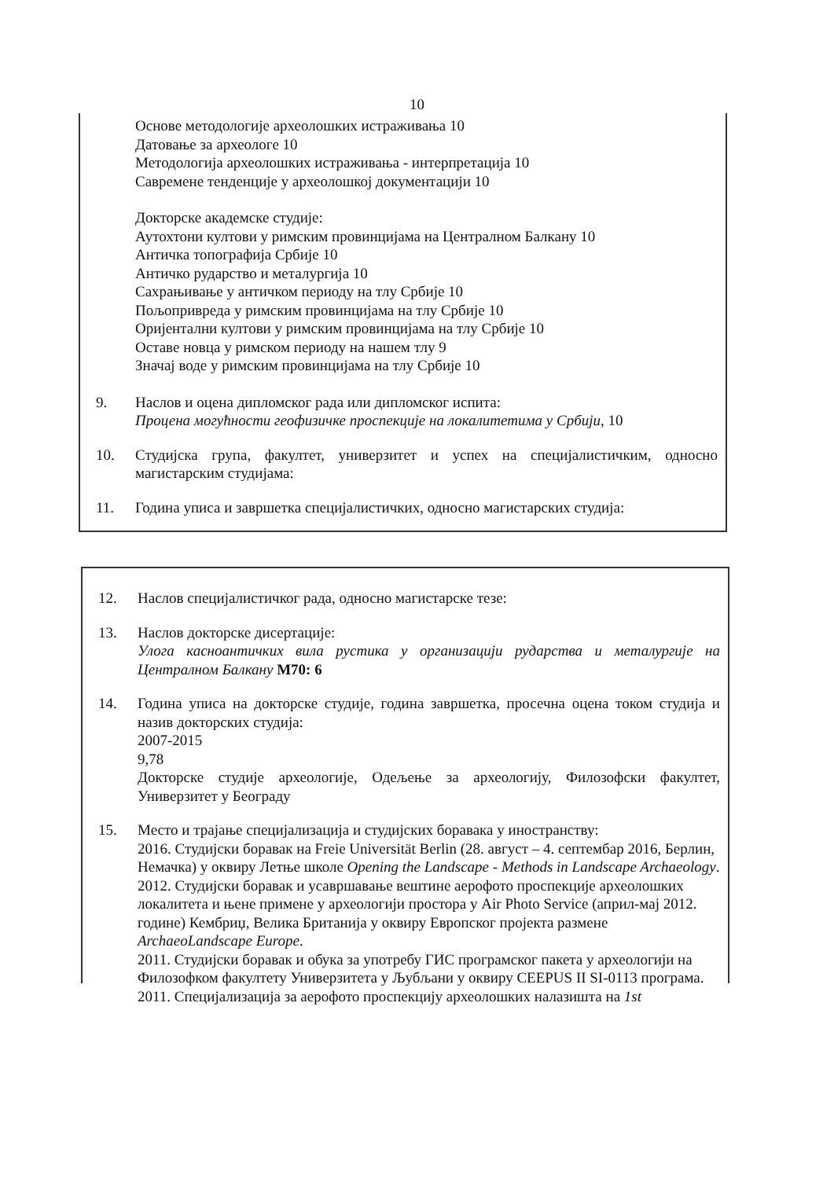10
Основе методологије археолошких истраживања 10
Датовање за археологе 10
Методологија археолошких истраживања - интерпретација 10
Савремене тенденције у археолошкој документацији 10
Докторске академске студије:
Аутохтони култови у римским провинцијама на Централном Балкану 10
Античка топографија Србије 10
Античко рударство и металургија 10
Сахрањивање у античком периоду на тлу Србије 10
Пољопривреда у римским провинцијама на тлу Србије 10
Оријентални култови у римским провинцијама на тлу Србије 10
Оставе новца у римском периоду на нашем тлу 9
Значај воде у римским провинцијама на тлу Србије 10
9. Наслов и оцена дипломског рада или дипломског испита:
Процена могућности геофизичке проспекције на локалитетима у Србији, 10
10. Студијска група, факултет, универзитет и успех на специјалистичким, односно магистарским студијама:
11. Година уписа и завршетка специјалистичких, односно магистарских студија:
12. Наслов специјалистичког рада, односно магистарске тезе:
13. Наслов докторске дисертације:
Улога касноантичких вила рустика у организацији рударства и металургије на Централном Балкану М70: 6
14. Година уписа на докторске студије, година завршетка, просечна оцена током студија и назив докторских студија:
2007-2015
9,78
Докторске студије археологије, Одељење за археологију, Филозофски факултет, Универзитет у Београду
15. Место и трајање специјализација и студијских боравака у иностранству:
2016. Студијски боравак на Freie Universität Berlin (28. август – 4. септембар 2016, Берлин, Немачка) у оквиру Летње школе Opening the Landscape - Methods in Landscape Archaeology.
2012. Студијски боравак и усавршавање вештине аерофото проспекције археолошких локалитета и њене примене у археологији простора у Air Photo Service (април-мај 2012. године) Кембриџ, Велика Британија у оквиру Европског пројекта размене ArchaeoLandscape Europe.
2011. Студијски боравак и обука за употребу ГИС програмског пакета у археологији на Филозофком факултету Универзитета у Љубљани у оквиру CEEPUS II SI-0113 програма.
2011. Специјализација за аерофото проспекцију археолошких налазишта на 1st